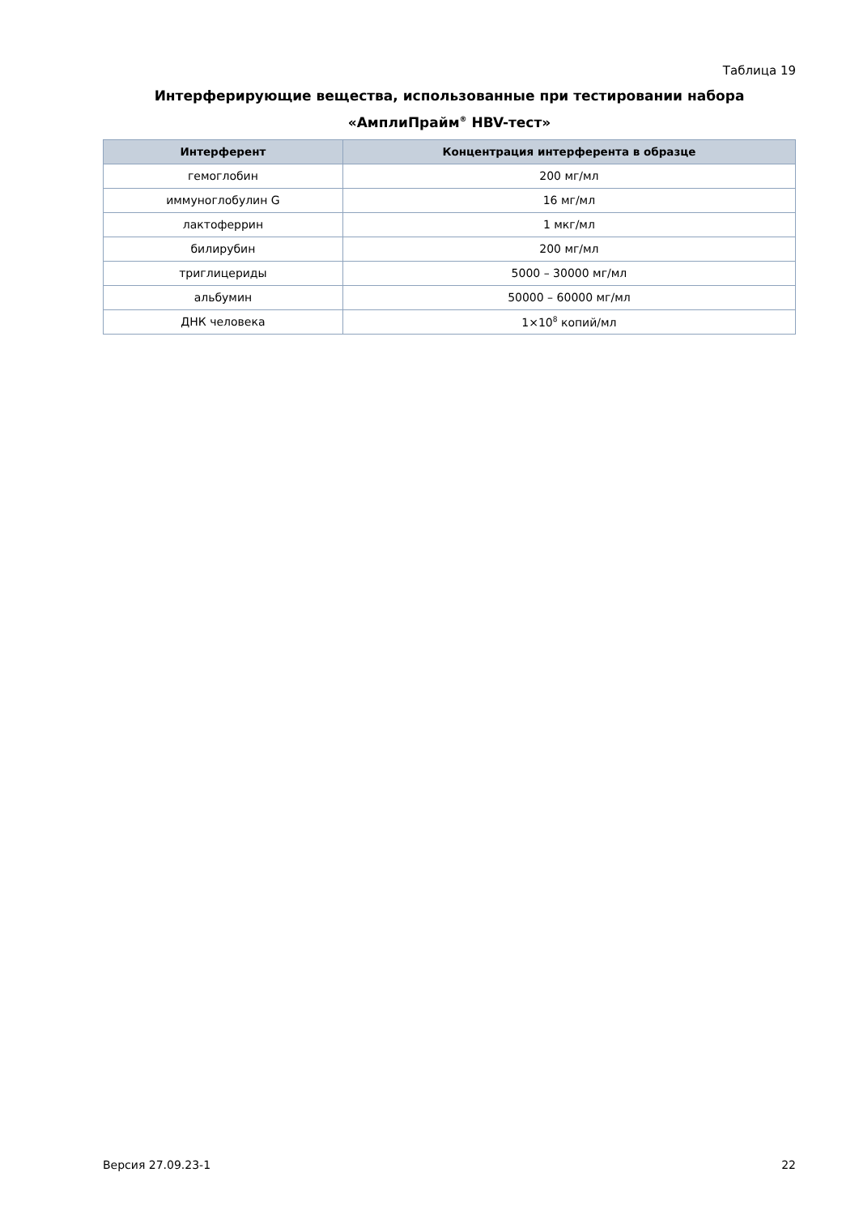Таблица 19
Интерферирующие вещества, использованные при тестировании набора
«АмплиПрайм<sup>®</sup> HBV-тест»
| Интерферент | Концентрация интерферента в образце |
| --- | --- |
| гемоглобин | 200 мг/мл |
| иммуноглобулин G | 16 мг/мл |
| лактоферрин | 1 мкг/мл |
| билирубин | 200 мг/мл |
| триглицериды | 5000 – 30000 мг/мл |
| альбумин | 50000 – 60000 мг/мл |
| ДНК человека | 1×10<sup>8</sup> копий/мл |
Версия 27.09.23-1 22